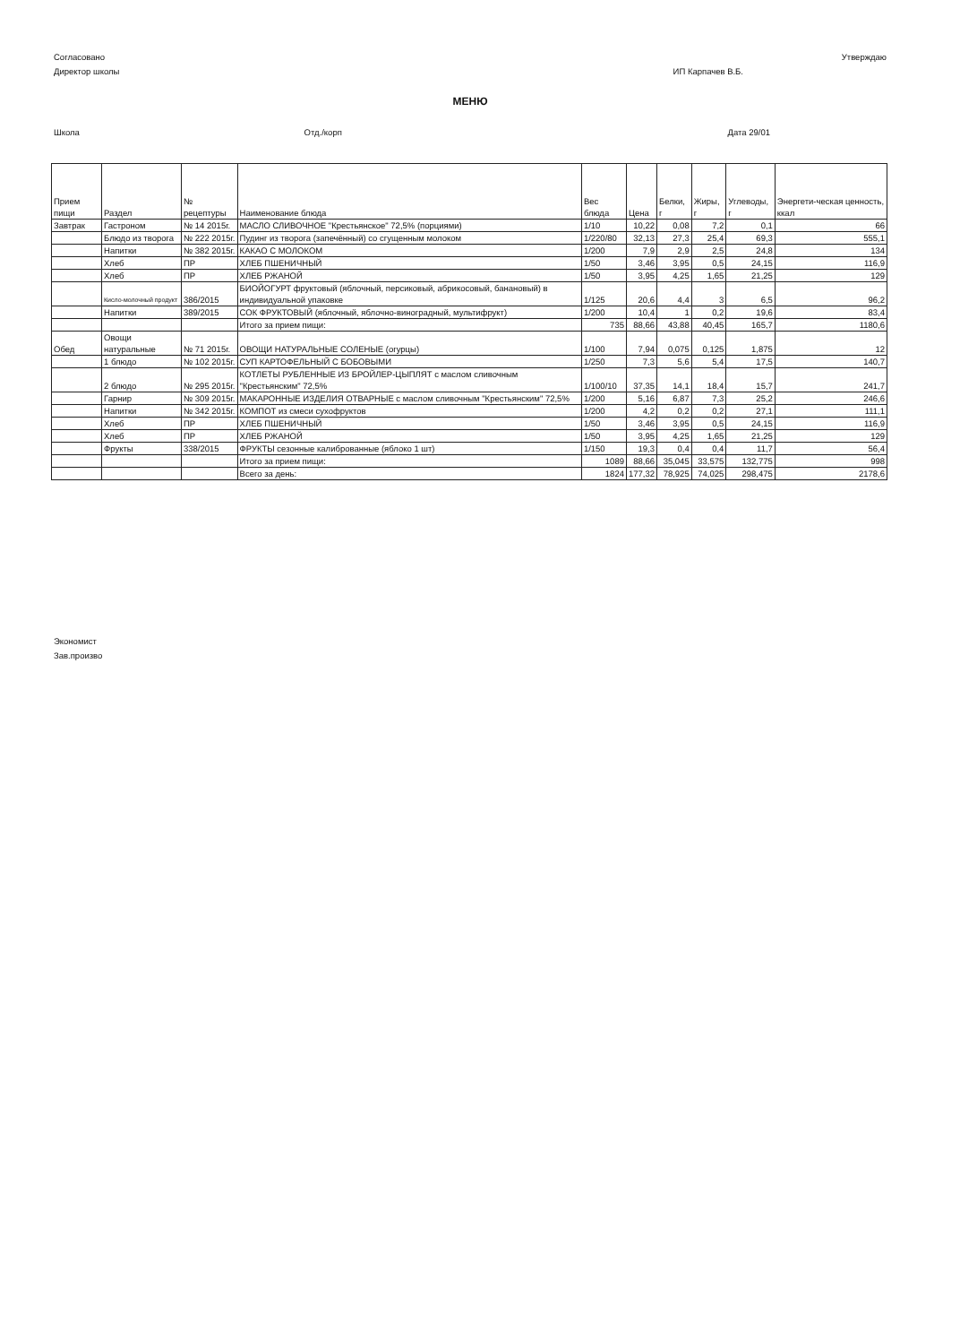Согласовано Утверждаю
Директор школы ИП Карпачев В.Б.
МЕНЮ
Школа Отд./корп Дата 29/01
| Прием пищи | Раздел | № рецептуры | Наименование блюда | Вес блюда | Цена | Белки, г | Жиры, г | Углеводы, г | Энергети-ческая ценность, ккал |
| --- | --- | --- | --- | --- | --- | --- | --- | --- | --- |
| Завтрак | Гастроном | № 14 2015г. | МАСЛО СЛИВОЧНОЕ "Крестьянское" 72,5% (порциями) | 1/10 | 10,22 | 0,08 | 7,2 | 0,1 | 66 |
| | Блюдо из творога | № 222 2015г. | Пудинг из творога (запечённый) со сгущенным молоком | 1/220/80 | 32,13 | 27,3 | 25,4 | 69,3 | 555,1 |
| | Напитки | № 382 2015г. | КАКАО С МОЛОКОМ | 1/200 | 7,9 | 2,9 | 2,5 | 24,8 | 134 |
| | Хлеб | ПР | ХЛЕБ ПШЕНИЧНЫЙ | 1/50 | 3,46 | 3,95 | 0,5 | 24,15 | 116,9 |
| | Хлеб | ПР | ХЛЕБ РЖАНОЙ | 1/50 | 3,95 | 4,25 | 1,65 | 21,25 | 129 |
| | Кисло-молочный продукт | 386/2015 | БИОЙОГУРТ фруктовый (яблочный, персиковый, абрикосовый, банановый) в индивидуальной упаковке | 1/125 | 20,6 | 4,4 | 3 | 6,5 | 96,2 |
| | Напитки | 389/2015 | СОК ФРУКТОВЫЙ (яблочный, яблочно-виноградный, мультифрукт) | 1/200 | 10,4 | 1 | 0,2 | 19,6 | 83,4 |
| | | | Итого за прием пищи: | 735 | 88,66 | 43,88 | 40,45 | 165,7 | 1180,6 |
| Обед | Овощи натуральные | № 71 2015г. | ОВОЩИ НАТУРАЛЬНЫЕ СОЛЕНЫЕ (огурцы) | 1/100 | 7,94 | 0,075 | 0,125 | 1,875 | 12 |
| | 1 блюдо | № 102 2015г. | СУП КАРТОФЕЛЬНЫЙ С БОБОВЫМИ | 1/250 | 7,3 | 5,6 | 5,4 | 17,5 | 140,7 |
| | 2 блюдо | № 295 2015г. | КОТЛЕТЫ РУБЛЕННЫЕ ИЗ БРОЙЛЕР-ЦЫПЛЯТ с маслом сливочным "Крестьянским" 72,5% | 1/100/10 | 37,35 | 14,1 | 18,4 | 15,7 | 241,7 |
| | Гарнир | № 309 2015г. | МАКАРОННЫЕ ИЗДЕЛИЯ ОТВАРНЫЕ с маслом сливочным "Крестьянским" 72,5% | 1/200 | 5,16 | 6,87 | 7,3 | 25,2 | 246,6 |
| | Напитки | № 342 2015г. | КОМПОТ из смеси сухофруктов | 1/200 | 4,2 | 0,2 | 0,2 | 27,1 | 111,1 |
| | Хлеб | ПР | ХЛЕБ ПШЕНИЧНЫЙ | 1/50 | 3,46 | 3,95 | 0,5 | 24,15 | 116,9 |
| | Хлеб | ПР | ХЛЕБ РЖАНОЙ | 1/50 | 3,95 | 4,25 | 1,65 | 21,25 | 129 |
| | Фрукты | 338/2015 | ФРУКТЫ сезонные калиброванные (яблоко 1 шт) | 1/150 | 19,3 | 0,4 | 0,4 | 11,7 | 56,4 |
| | | | Итого за прием пищи: | 1089 | 88,66 | 35,045 | 33,575 | 132,775 | 998 |
| | | | Всего за день: | 1824 | 177,32 | 78,925 | 74,025 | 298,475 | 2178,6 |
Экономист
Зав.произво